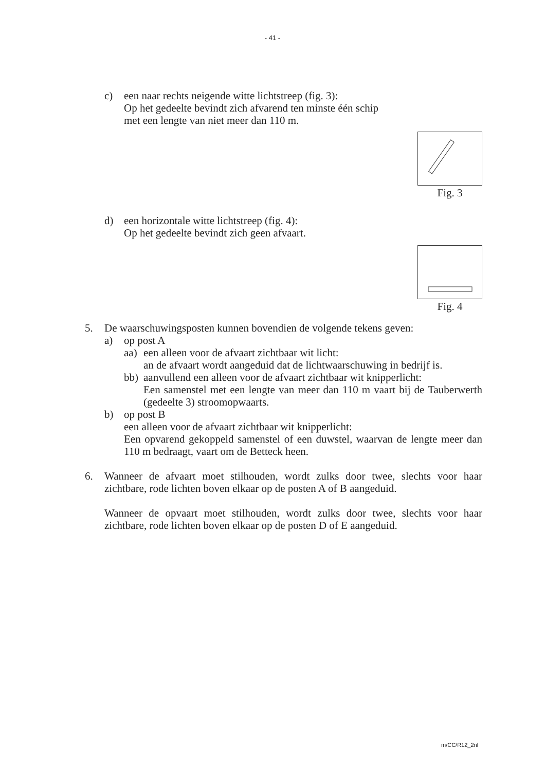- 41 -
c) een naar rechts neigende witte lichtstreep (fig. 3):
Op het gedeelte bevindt zich afvarend ten minste één schip met een lengte van niet meer dan 110 m.
Fig. 3
d) een horizontale witte lichtstreep (fig. 4):
Op het gedeelte bevindt zich geen afvaart.
Fig. 4
5. De waarschuwingsposten kunnen bovendien de volgende tekens geven:
a) op post A
aa) een alleen voor de afvaart zichtbaar wit licht:
an de afvaart wordt aangeduid dat de lichtwaarschuwing in bedrijf is.
bb) aanvullend een alleen voor de afvaart zichtbaar wit knipperlicht:
Een samenstel met een lengte van meer dan 110 m vaart bij de Tauberwerth (gedeelte 3) stroomopwaarts.
b) op post B
een alleen voor de afvaart zichtbaar wit knipperlicht:
Een opvarend gekoppeld samenstel of een duwstel, waarvan de lengte meer dan 110 m bedraagt, vaart om de Betteck heen.
6. Wanneer de afvaart moet stilhouden, wordt zulks door twee, slechts voor haar zichtbare, rode lichten boven elkaar op de posten A of B aangeduid.
Wanneer de opvaart moet stilhouden, wordt zulks door twee, slechts voor haar zichtbare, rode lichten boven elkaar op de posten D of E aangeduid.
m/CC/R12_2nl